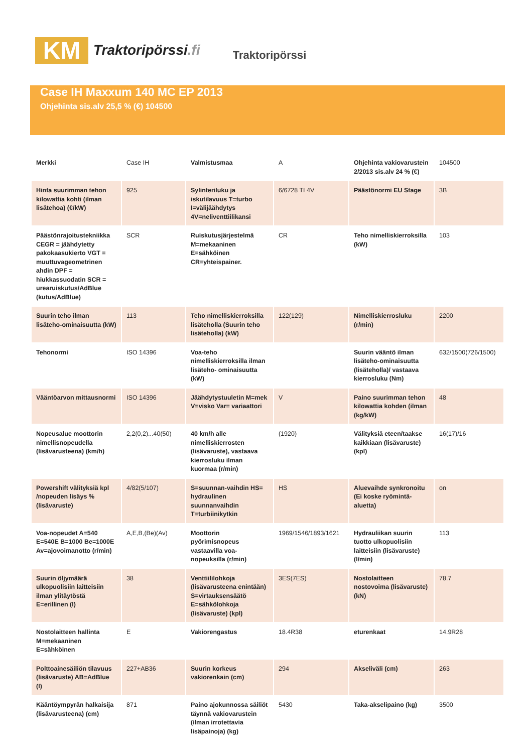KM
Traktoripörssi.fi
Traktoripörssi
Case IH Maxxum 140 MC EP 2013
Ohjehinta sis.alv 25,5 % (€) 104500
| Merkki | Case IH | Valmistusmaa | A | Ohjehinta vakiovarustein 2/2013 sis.alv 24 % (€) | 104500 |
| Hinta suurimman tehon kilowattia kohti (ilman lisätehoa) (€/kW) | 925 | Sylinteriluku ja iskutilavuus T=turbo I=välijäähdytys 4V=neliventtiilikansi | 6/6728 TI 4V | Päästönormi EU Stage | 3B |
| Päästönrajoitustekniikka CEGR = jäähdytetty pakokaasukierto VGT = muuttuvageometrinen ahdin DPF = hiukkassuodatin SCR = urearuiskutus/AdBlue (kutus/AdBlue) | SCR | Ruiskutusjärjestelmä M=mekaaninen E=sähköinen CR=yhteispainer. | CR | Teho nimelliskierroksilla (kW) | 103 |
| Suurin teho ilman lisäteho-ominaisuutta (kW) | 113 | Teho nimelliskierroksilla lisäteholla (Suurin teho lisäteholla) (kW) | 122(129) | Nimelliskierrosluku (r/min) | 2200 |
| Tehonormi | ISO 14396 | Voa-teho nimelliskierroksilla ilman lisäteho- ominaisuutta (kW) | | Suurin vääntö ilman lisäteho-ominaisuutta (lisäteholla)/ vastaava kierrosluku (Nm) | 632/1500(726/1500) |
| Vääntöarvon mittausnormi | ISO 14396 | Jäähdytystuuletin M=mek V=visko Var= variaattori | V | Paino suurimman tehon kilowattia kohden (ilman (kg/kW) | 48 |
| Nopeusalue moottorin nimellisnopeudella (lisävarusteena) (km/h) | 2,2(0,2)...40(50) | 40 km/h alle nimelliskierrosten (lisävaruste), vastaava kierrosluku ilman kuormaa (r/min) | (1920) | Välityksiä eteen/taakse kaikkiaan (lisävaruste) (kpl) | 16(17)/16 |
| Powershift välityksiä kpl /nopeuden lisäys % (lisävaruste) | 4/82(5/107) | S=suunnan-vaihdin HS= hydraulinen suunnanvaihdin T=turbiinikytkin | HS | Aluevaihde synkronoitu (Ei koske ryömintä- aluetta) | on |
| Voa-nopeudet A=540 E=540E B=1000 Be=1000E Av=ajovoimanotto (r/min) | A,E,B,(Be)(Av) | Moottorin pyörimisnopeus vastaavilla voa-nopeuksilla (r/min) | 1969/1546/1893/1621 | Hydrauliikan suurin tuotto ulkopuolisiin laitteisiin (lisävaruste) (l/min) | 113 |
| Suurin öljymäärä ulkopuolisiin laitteisiin ilman ylitäytöstä E=erillinen (l) | 38 | Venttiililohkoja (lisävarusteena enintään) S=virtauksensäätö E=sähkölohkoja (lisävaruste) (kpl) | 3ES(7ES) | Nostolaitteen nostovoima (lisävaruste) (kN) | 78.7 |
| Nostolaitteen hallinta M=mekaaninen E=sähköinen | E | Vakiorengastus | 18.4R38 | eturenkaat | 14.9R28 |
| Polttoainesäiliön tilavuus (lisävaruste) AB=AdBlue (l) | 227+AB36 | Suurin korkeus vakiorenkain (cm) | 294 | Akseliväli (cm) | 263 |
| Kääntöympyrän halkaisija (lisävarusteena) (cm) | 871 | Paino ajokunnossa säiliöt täynnä vakiovarustein (ilman irrotettavia lisäpainoja) (kg) | 5430 | Taka-akselipaino (kg) | 3500 |